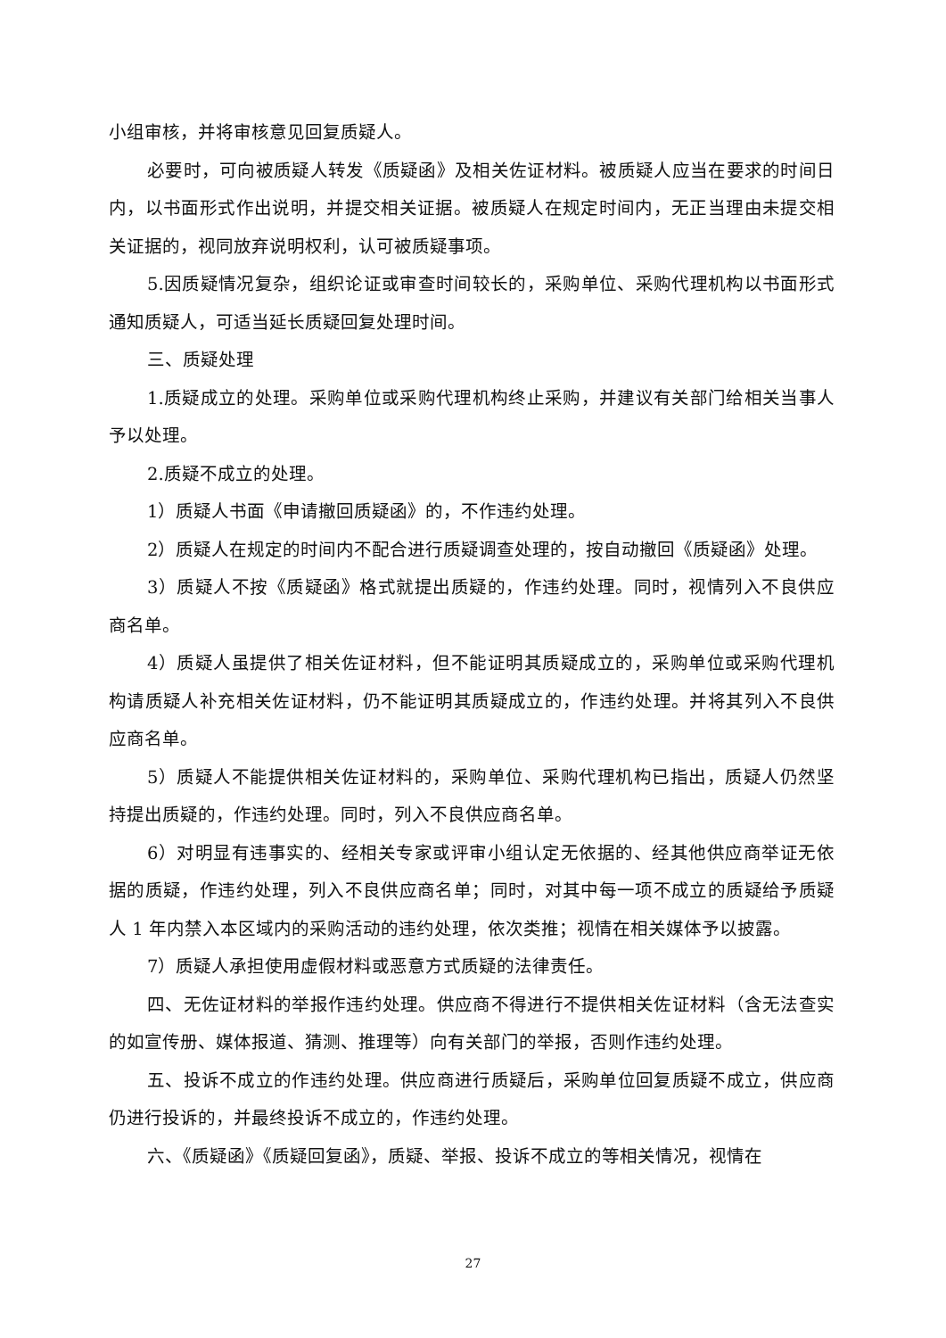小组审核，并将审核意见回复质疑人。
必要时，可向被质疑人转发《质疑函》及相关佐证材料。被质疑人应当在要求的时间日内，以书面形式作出说明，并提交相关证据。被质疑人在规定时间内，无正当理由未提交相关证据的，视同放弃说明权利，认可被质疑事项。
5.因质疑情况复杂，组织论证或审查时间较长的，采购单位、采购代理机构以书面形式通知质疑人，可适当延长质疑回复处理时间。
三、质疑处理
1.质疑成立的处理。采购单位或采购代理机构终止采购，并建议有关部门给相关当事人予以处理。
2.质疑不成立的处理。
1）质疑人书面《申请撤回质疑函》的，不作违约处理。
2）质疑人在规定的时间内不配合进行质疑调查处理的，按自动撤回《质疑函》处理。
3）质疑人不按《质疑函》格式就提出质疑的，作违约处理。同时，视情列入不良供应商名单。
4）质疑人虽提供了相关佐证材料，但不能证明其质疑成立的，采购单位或采购代理机构请质疑人补充相关佐证材料，仍不能证明其质疑成立的，作违约处理。并将其列入不良供应商名单。
5）质疑人不能提供相关佐证材料的，采购单位、采购代理机构已指出，质疑人仍然坚持提出质疑的，作违约处理。同时，列入不良供应商名单。
6）对明显有违事实的、经相关专家或评审小组认定无依据的、经其他供应商举证无依据的质疑，作违约处理，列入不良供应商名单；同时，对其中每一项不成立的质疑给予质疑人 1 年内禁入本区域内的采购活动的违约处理，依次类推；视情在相关媒体予以披露。
7）质疑人承担使用虚假材料或恶意方式质疑的法律责任。
四、无佐证材料的举报作违约处理。供应商不得进行不提供相关佐证材料（含无法查实的如宣传册、媒体报道、猜测、推理等）向有关部门的举报，否则作违约处理。
五、投诉不成立的作违约处理。供应商进行质疑后，采购单位回复质疑不成立，供应商仍进行投诉的，并最终投诉不成立的，作违约处理。
六、《质疑函》《质疑回复函》，质疑、举报、投诉不成立的等相关情况，视情在
27